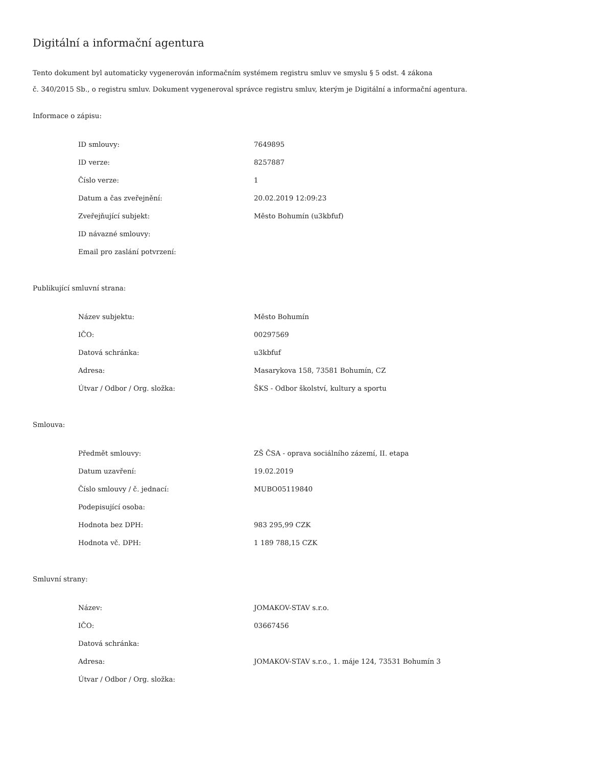Digitální a informační agentura
Tento dokument byl automaticky vygenerován informačním systémem registru smluv ve smyslu § 5 odst. 4 zákona
č. 340/2015 Sb., o registru smluv. Dokument vygeneroval správce registru smluv, kterým je Digitální a informační agentura.
Informace o zápisu:
| ID smlouvy: | 7649895 |
| ID verze: | 8257887 |
| Číslo verze: | 1 |
| Datum a čas zveřejnění: | 20.02.2019 12:09:23 |
| Zveřejňující subjekt: | Město Bohumín (u3kbfuf) |
| ID návazné smlouvy: | |
| Email pro zaslání potvrzení: | |
Publikující smluvní strana:
| Název subjektu: | Město Bohumín |
| IČO: | 00297569 |
| Datová schránka: | u3kbfuf |
| Adresa: | Masarykova 158, 73581 Bohumín, CZ |
| Útvar / Odbor / Org. složka: | ŠKS - Odbor školství, kultury a sportu |
Smlouva:
| Předmět smlouvy: | ZŠ ČSA - oprava sociálního zázemí, II. etapa |
| Datum uzavření: | 19.02.2019 |
| Číslo smlouvy / č. jednací: | MUBO05119840 |
| Podepisující osoba: | |
| Hodnota bez DPH: | 983 295,99 CZK |
| Hodnota vč. DPH: | 1 189 788,15 CZK |
Smluvní strany:
| Název: | JOMAKOV-STAV s.r.o. |
| IČO: | 03667456 |
| Datová schránka: | |
| Adresa: | JOMAKOV-STAV s.r.o., 1. máje 124, 73531 Bohumín 3 |
| Útvar / Odbor / Org. složka: | |